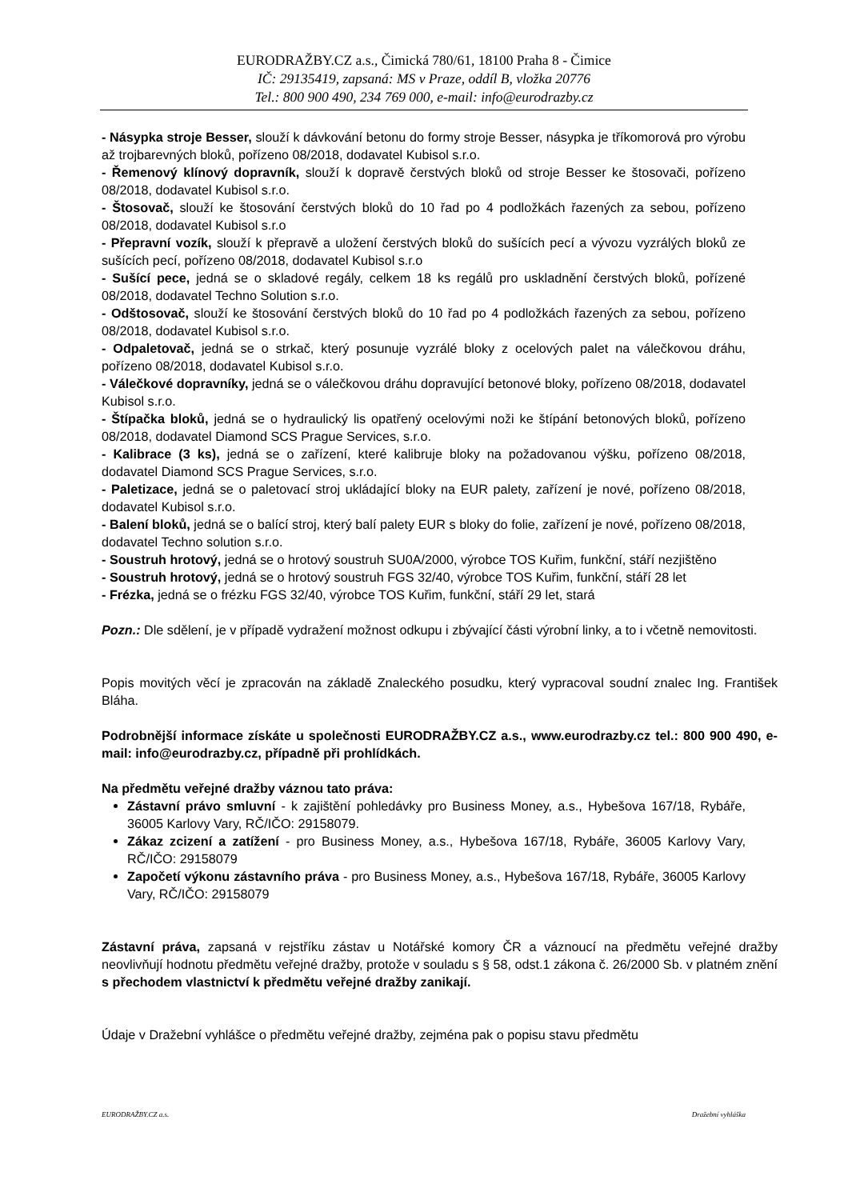EURODRAŽBY.CZ a.s., Čimická 780/61, 18100 Praha 8 - Čimice
IČ: 29135419, zapsaná: MS v Praze, oddíl B, vložka 20776
Tel.: 800 900 490, 234 769 000, e-mail: info@eurodrazby.cz
- Násypka stroje Besser, slouží k dávkování betonu do formy stroje Besser, násypka je tříkomorová pro výrobu až trojbarevných bloků, pořízeno 08/2018, dodavatel Kubisol s.r.o.
- Řemenový klínový dopravník, slouží k dopravě čerstvých bloků od stroje Besser ke štosovači, pořízeno 08/2018, dodavatel Kubisol s.r.o.
- Štosovač, slouží ke štosování čerstvých bloků do 10 řad po 4 podložkách řazených za sebou, pořízeno 08/2018, dodavatel Kubisol s.r.o
- Přepravní vozík, slouží k přepravě a uložení čerstvých bloků do sušících pecí a vývozu vyzrálých bloků ze sušících pecí, pořízeno 08/2018, dodavatel Kubisol s.r.o
- Sušící pece, jedná se o skladové regály, celkem 18 ks regálů pro uskladnění čerstvých bloků, pořízené 08/2018, dodavatel Techno Solution s.r.o.
- Odštosovač, slouží ke štosování čerstvých bloků do 10 řad po 4 podložkách řazených za sebou, pořízeno 08/2018, dodavatel Kubisol s.r.o.
- Odpaletovač, jedná se o strkač, který posunuje vyzrálé bloky z ocelových palet na válečkovou dráhu, pořízeno 08/2018, dodavatel Kubisol s.r.o.
- Válečkové dopravníky, jedná se o válečkovou dráhu dopravující betonové bloky, pořízeno 08/2018, dodavatel Kubisol s.r.o.
- Štípačka bloků, jedná se o hydraulický lis opatřený ocelovými noži ke štípání betonových bloků, pořízeno 08/2018, dodavatel Diamond SCS Prague Services, s.r.o.
- Kalibrace (3 ks), jedná se o zařízení, které kalibruje bloky na požadovanou výšku, pořízeno 08/2018, dodavatel Diamond SCS Prague Services, s.r.o.
- Paletizace, jedná se o paletovací stroj ukládající bloky na EUR palety, zařízení je nové, pořízeno 08/2018, dodavatel Kubisol s.r.o.
- Balení bloků, jedná se o balící stroj, který balí palety EUR s bloky do folie, zařízení je nové, pořízeno 08/2018, dodavatel Techno solution s.r.o.
- Soustruh hrotový, jedná se o hrotový soustruh SU0A/2000, výrobce TOS Kuřim, funkční, stáří nezjištěno
- Soustruh hrotový, jedná se o hrotový soustruh FGS 32/40, výrobce TOS Kuřim, funkční, stáří 28 let
- Frézka, jedná se o frézku FGS 32/40, výrobce TOS Kuřim, funkční, stáří 29 let, stará
Pozn.: Dle sdělení, je v případě vydražení možnost odkupu i zbývající části výrobní linky, a to i včetně nemovitosti.
Popis movitých věcí je zpracován na základě Znaleckého posudku, který vypracoval soudní znalec Ing. František Bláha.
Podrobnější informace získáte u společnosti EURODRAŽBY.CZ a.s., www.eurodrazby.cz tel.: 800 900 490, e-mail: info@eurodrazby.cz, případně při prohlídkách.
Na předmětu veřejné dražby váznou tato práva:
Zástavní právo smluvní - k zajištění pohledávky pro Business Money, a.s., Hybešova 167/18, Rybáře, 36005 Karlovy Vary, RČ/IČO: 29158079.
Zákaz zcizení a zatížení - pro Business Money, a.s., Hybešova 167/18, Rybáře, 36005 Karlovy Vary, RČ/IČO: 29158079
Započetí výkonu zástavního práva - pro Business Money, a.s., Hybešova 167/18, Rybáře, 36005 Karlovy Vary, RČ/IČO: 29158079
Zástavní práva, zapsaná v rejstříku zástav u Notářské komory ČR a váznoucí na předmětu veřejné dražby neovlivňují hodnotu předmětu veřejné dražby, protože v souladu s § 58, odst.1 zákona č. 26/2000 Sb. v platném znění s přechodem vlastnictví k předmětu veřejné dražby zanikají.
Údaje v Dražební vyhlášce o předmětu veřejné dražby, zejména pak o popisu stavu předmětu
EURODRAŽBY.CZ a.s. Dražební vyhláška